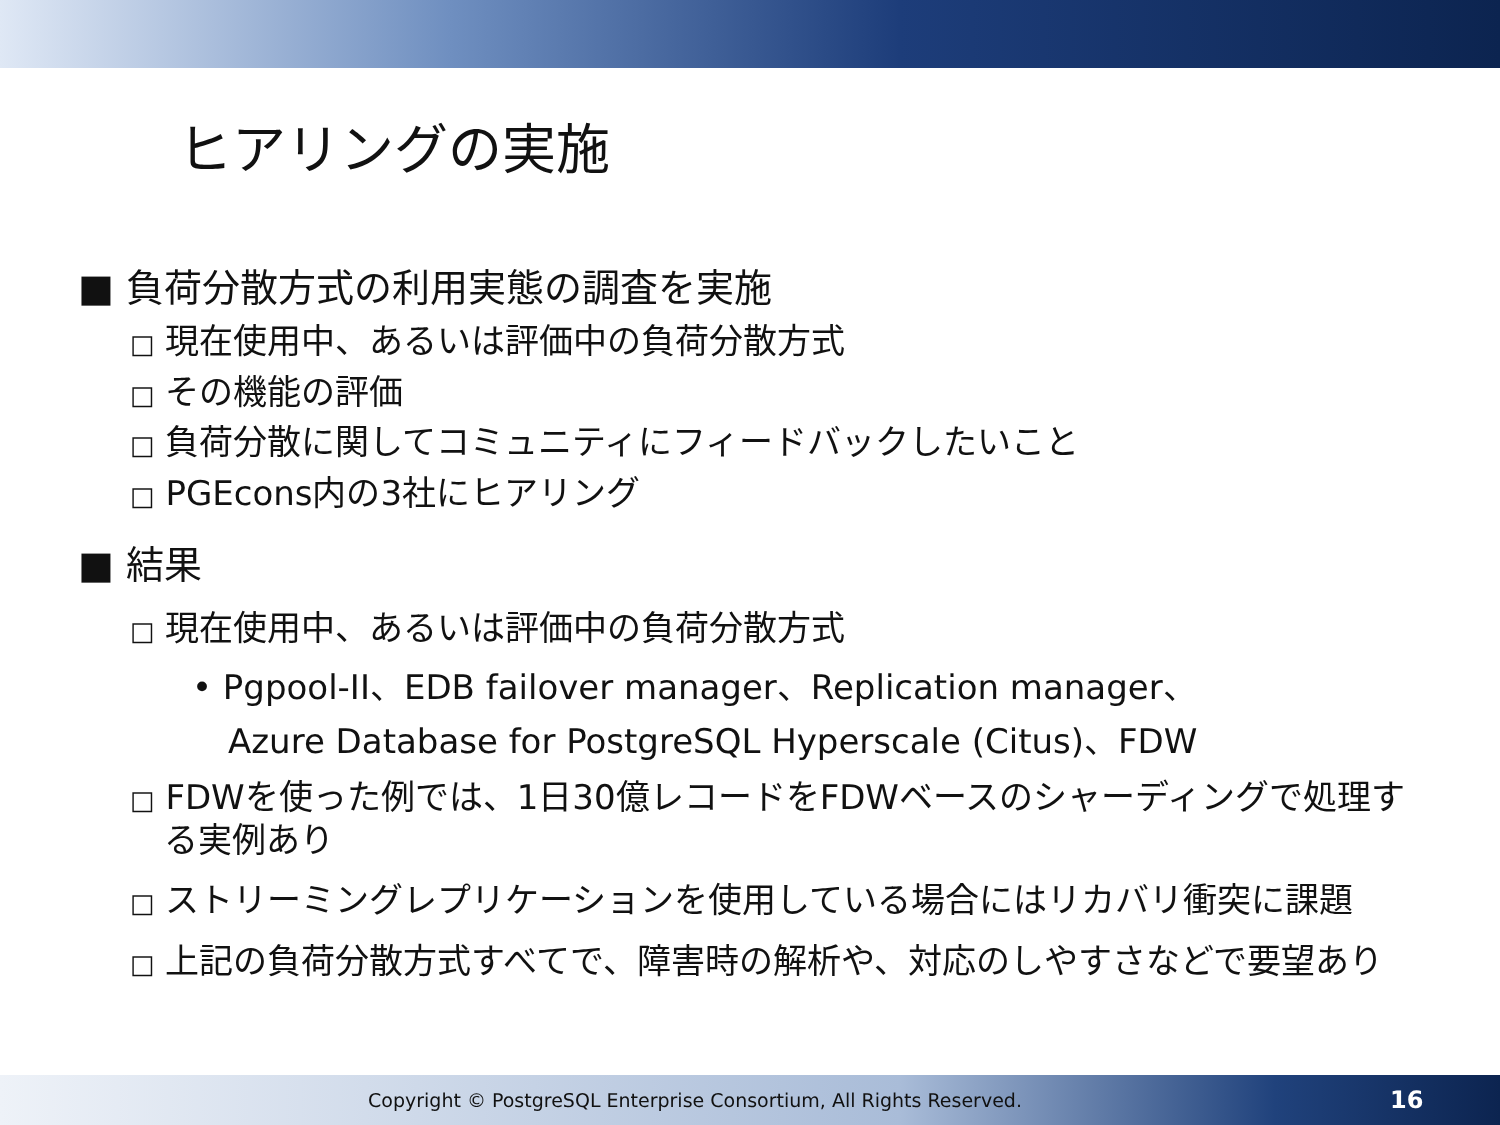ヒアリングの実施
■ 負荷分散方式の利用実態の調査を実施
□ 現在使用中、あるいは評価中の負荷分散方式
□ その機能の評価
□ 負荷分散に関してコミュニティにフィードバックしたいこと
□ PGEcons内の3社にヒアリング
■ 結果
□ 現在使用中、あるいは評価中の負荷分散方式
• Pgpool-II、EDB failover manager、Replication manager、
Azure Database for PostgreSQL Hyperscale (Citus)、FDW
□ FDWを使った例では、1日30億レコードをFDWベースのシャーディングで処理する実例あり
□ ストリーミングレプリケーションを使用している場合にはリカバリ衝突に課題
□ 上記の負荷分散方式すべてで、障害時の解析や、対応のしやすさなどで要望あり
Copyright © PostgreSQL Enterprise Consortium, All Rights Reserved.
16